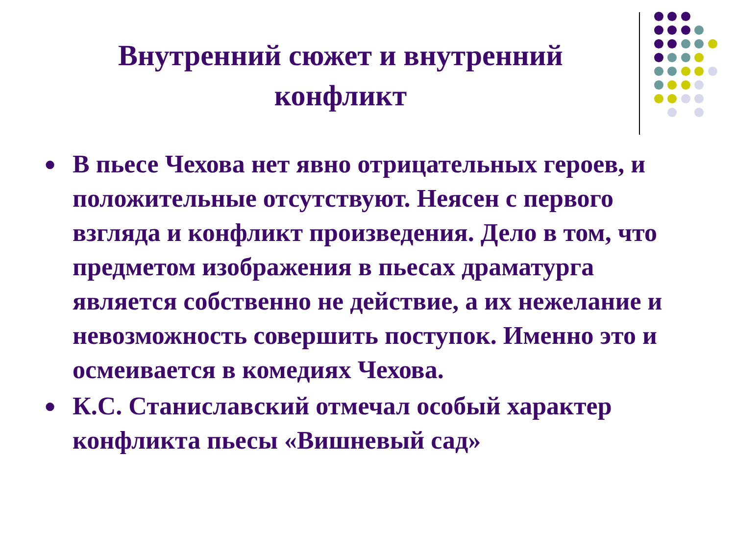Внутренний сюжет и внутренний конфликт
● В пьесе Чехова нет явно отрицательных героев, и положительные отсутствуют. Неясен с первого взгляда и конфликт произведения. Дело в том, что предметом изображения в пьесах драматурга является собственно не действие, а их нежелание и невозможность совершить поступок. Именно это и осмеивается в комедиях Чехова.
● К.С. Станиславский отмечал особый характер конфликта пьесы «Вишневый сад»